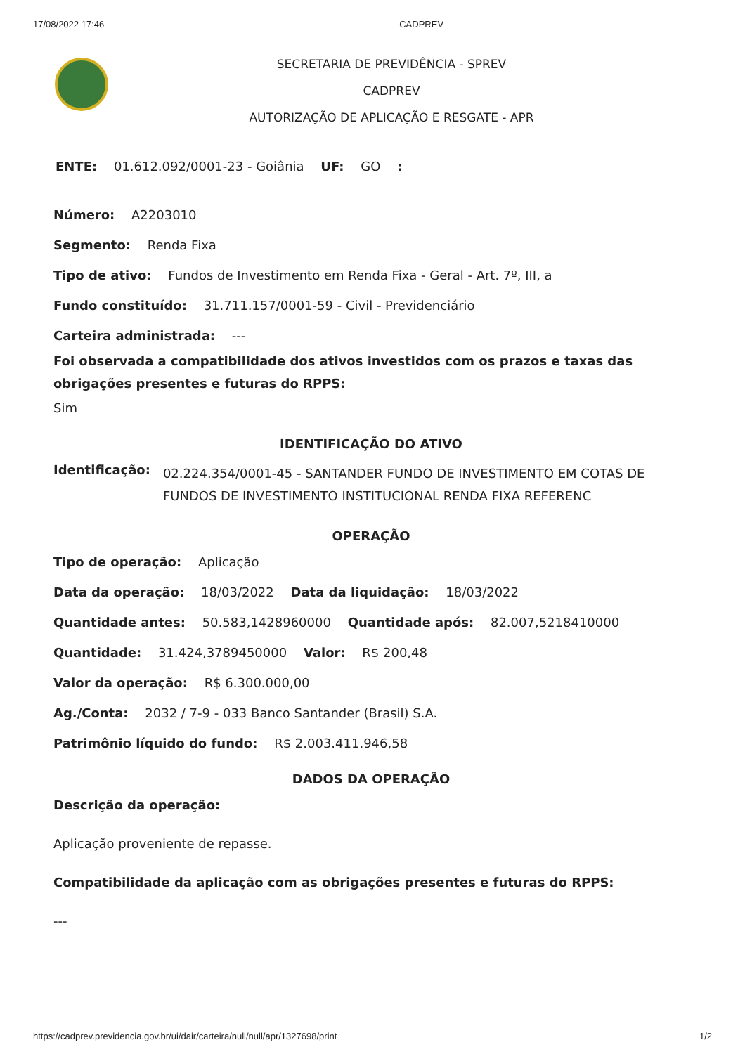17/08/2022 17:46 CADPREV
SECRETARIA DE PREVIDÊNCIA - SPREV
CADPREV
AUTORIZAÇÃO DE APLICAÇÃO E RESGATE - APR
ENTE: 01.612.092/0001-23 - Goiânia UF: GO :
Número: A2203010
Segmento: Renda Fixa
Tipo de ativo: Fundos de Investimento em Renda Fixa - Geral - Art. 7º, III, a
Fundo constituído: 31.711.157/0001-59 - Civil - Previdenciário
Carteira administrada: ---
Foi observada a compatibilidade dos ativos investidos com os prazos e taxas das obrigações presentes e futuras do RPPS:
Sim
IDENTIFICAÇÃO DO ATIVO
Identificação: 02.224.354/0001-45 - SANTANDER FUNDO DE INVESTIMENTO EM COTAS DE FUNDOS DE INVESTIMENTO INSTITUCIONAL RENDA FIXA REFERENC
OPERAÇÃO
Tipo de operação: Aplicação
Data da operação: 18/03/2022 Data da liquidação: 18/03/2022
Quantidade antes: 50.583,1428960000 Quantidade após: 82.007,5218410000
Quantidade: 31.424,3789450000 Valor: R$ 200,48
Valor da operação: R$ 6.300.000,00
Ag./Conta: 2032 / 7-9 - 033 Banco Santander (Brasil) S.A.
Patrimônio líquido do fundo: R$ 2.003.411.946,58
DADOS DA OPERAÇÃO
Descrição da operação:
Aplicação proveniente de repasse.
Compatibilidade da aplicação com as obrigações presentes e futuras do RPPS:
---
https://cadprev.previdencia.gov.br/ui/dair/carteira/null/null/apr/1327698/print 1/2